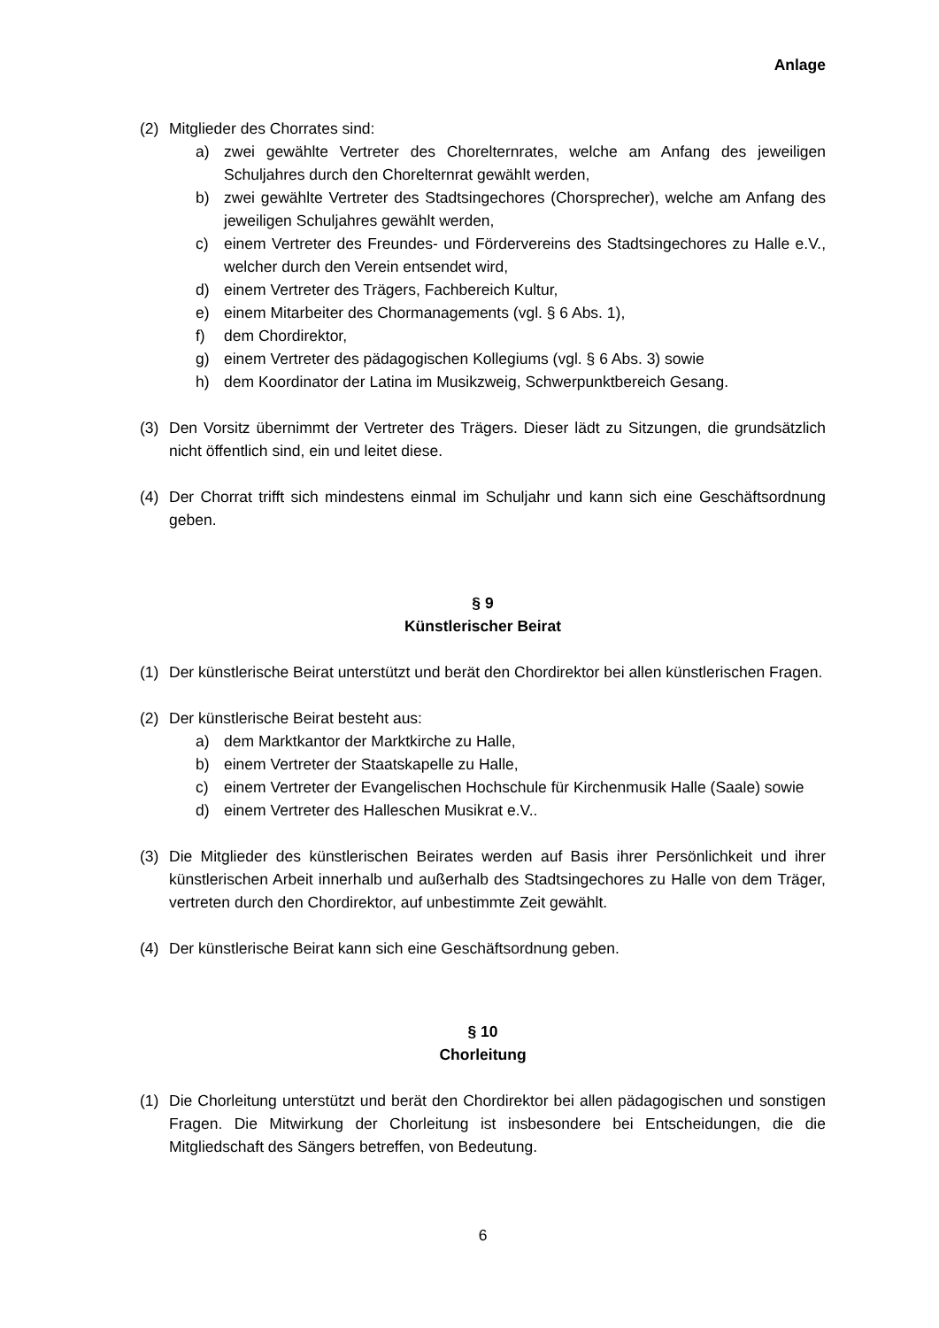Anlage
(2) Mitglieder des Chorrates sind:
a) zwei gewählte Vertreter des Chorelternrates, welche am Anfang des jeweiligen Schuljahres durch den Chorelternrat gewählt werden,
b) zwei gewählte Vertreter des Stadtsingechores (Chorsprecher), welche am Anfang des jeweiligen Schuljahres gewählt werden,
c) einem Vertreter des Freundes- und Fördervereins des Stadtsingechores zu Halle e.V., welcher durch den Verein entsendet wird,
d) einem Vertreter des Trägers, Fachbereich Kultur,
e) einem Mitarbeiter des Chormanagements (vgl. § 6 Abs. 1),
f) dem Chordirektor,
g) einem Vertreter des pädagogischen Kollegiums (vgl. § 6 Abs. 3) sowie
h) dem Koordinator der Latina im Musikzweig, Schwerpunktbereich Gesang.
(3) Den Vorsitz übernimmt der Vertreter des Trägers. Dieser lädt zu Sitzungen, die grundsätzlich nicht öffentlich sind, ein und leitet diese.
(4) Der Chorrat trifft sich mindestens einmal im Schuljahr und kann sich eine Geschäftsordnung geben.
§ 9
Künstlerischer Beirat
(1) Der künstlerische Beirat unterstützt und berät den Chordirektor bei allen künstlerischen Fragen.
(2) Der künstlerische Beirat besteht aus:
a) dem Marktkantor der Marktkirche zu Halle,
b) einem Vertreter der Staatskapelle zu Halle,
c) einem Vertreter der Evangelischen Hochschule für Kirchenmusik Halle (Saale) sowie
d) einem Vertreter des Halleschen Musikrat e.V..
(3) Die Mitglieder des künstlerischen Beirates werden auf Basis ihrer Persönlichkeit und ihrer künstlerischen Arbeit innerhalb und außerhalb des Stadtsingechores zu Halle von dem Träger, vertreten durch den Chordirektor, auf unbestimmte Zeit gewählt.
(4) Der künstlerische Beirat kann sich eine Geschäftsordnung geben.
§ 10
Chorleitung
(1) Die Chorleitung unterstützt und berät den Chordirektor bei allen pädagogischen und sonstigen Fragen. Die Mitwirkung der Chorleitung ist insbesondere bei Entscheidungen, die die Mitgliedschaft des Sängers betreffen, von Bedeutung.
6